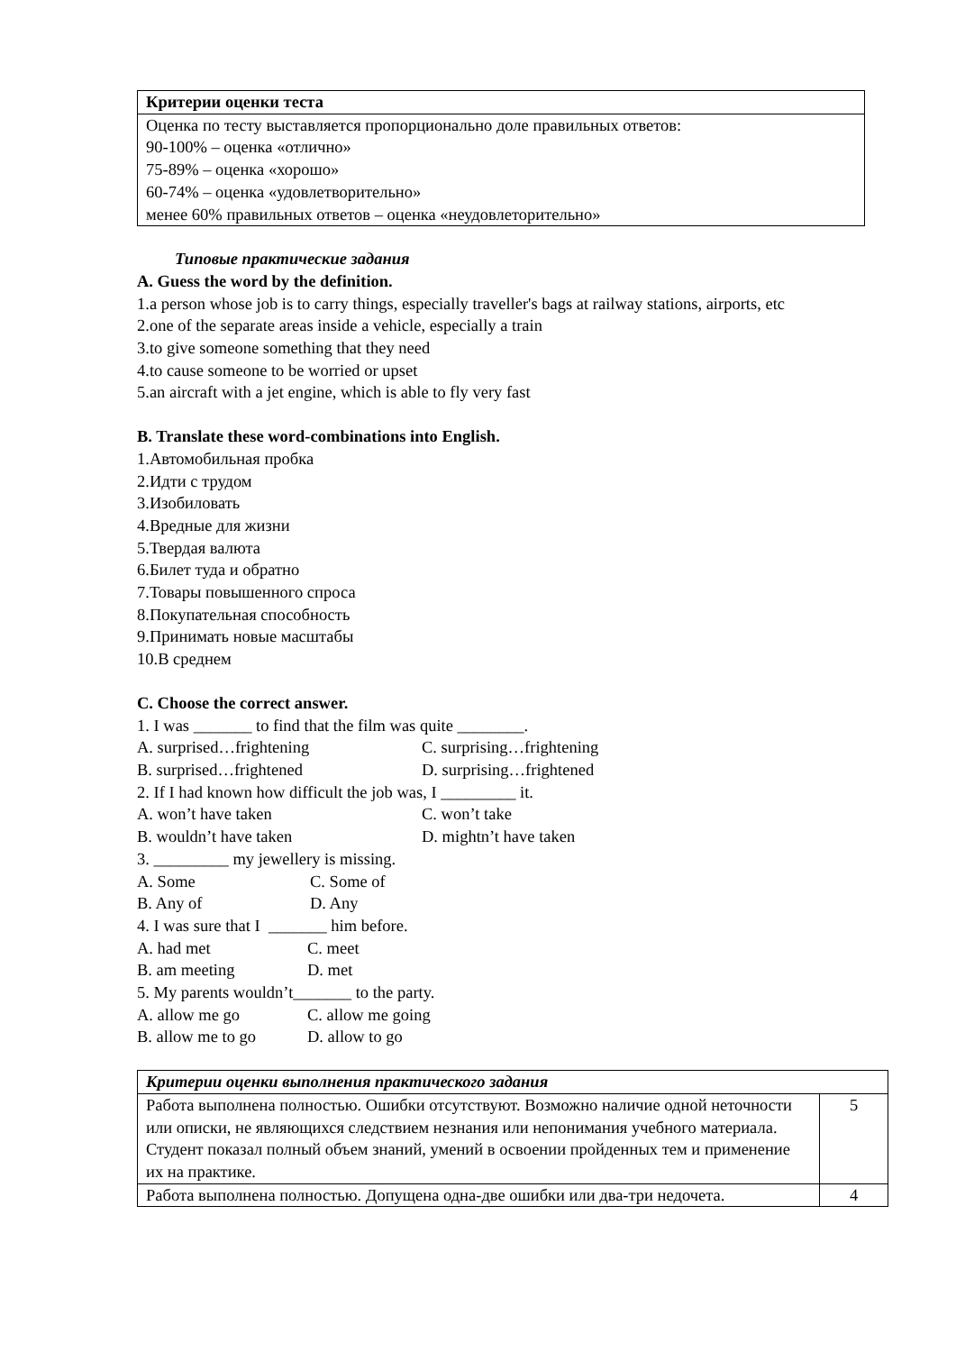| Критерии оценки теста |
| Оценка по тесту выставляется пропорционально доле правильных ответов: 90-100% – оценка «отлично» 75-89% – оценка «хорошо» 60-74% – оценка «удовлетворительно» менее 60% правильных ответов – оценка «неудовлеторительно» |
Типовые практические задания
A. Guess the word by the definition.
1.a person whose job is to carry things, especially traveller's bags at railway stations, airports, etc
2.one of the separate areas inside a vehicle, especially a train
3.to give someone something that they need
4.to cause someone to be worried or upset
5.an aircraft with a jet engine, which is able to fly very fast
B. Translate these word-combinations into English.
1.Автомобильная пробка
2.Идти с трудом
3.Изобиловать
4.Вредные для жизни
5.Твердая валюта
6.Билет туда и обратно
7.Товары повышенного спроса
8.Покупательная способность
9.Принимать новые масштабы
10.В среднем
C. Choose the correct answer.
1. I was _______ to find that the film was quite ________.
A. surprised…frightening C. surprising…frightening
B. surprised…frightened D. surprising…frightened
2. If I had known how difficult the job was, I _________ it.
A. won’t have taken C. won’t take
B. wouldn’t have taken D. mightn’t have taken
3. _________ my jewellery is missing.
A. Some C. Some of
B. Any of D. Any
4. I was sure that I _______ him before.
A. had met C. meet
B. am meeting D. met
5. My parents wouldn’t_______ to the party.
A. allow me go C. allow me going
B. allow me to go D. allow to go
| Критерии оценки выполнения практического задания | |
| Работа выполнена полностью. Ошибки отсутствуют. Возможно наличие одной неточности или описки, не являющихся следствием незнания или непонимания учебного материала. Студент показал полный объем знаний, умений в освоении пройденных тем и применение их на практике. | 5 |
| Работа выполнена полностью. Допущена одна-две ошибки или два-три недочета. | 4 |